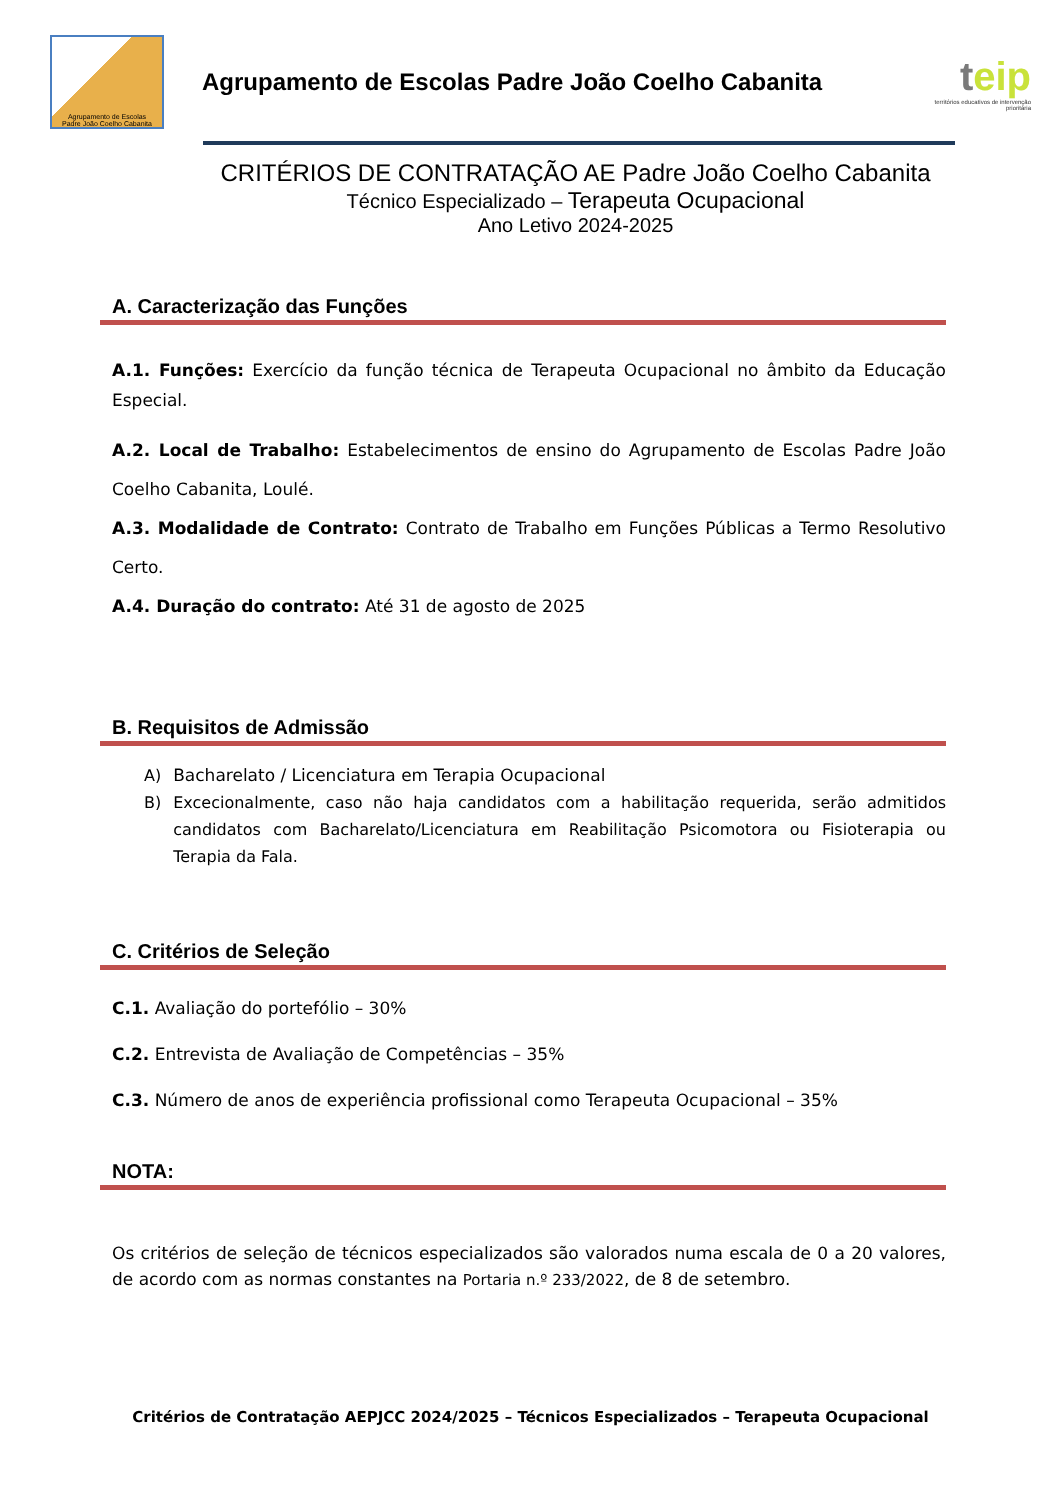Agrupamento de Escolas
Padre João Coelho Cabanita
Agrupamento de Escolas Padre João Coelho Cabanita
teip
territórios educativos de intervenção prioritária
CRITÉRIOS DE CONTRATAÇÃO AE Padre João Coelho Cabanita
Técnico Especializado – Terapeuta Ocupacional
Ano Letivo 2024-2025
A. Caracterização das Funções
A.1. Funções: Exercício da função técnica de Terapeuta Ocupacional no âmbito da Educação Especial.
A.2. Local de Trabalho: Estabelecimentos de ensino do Agrupamento de Escolas Padre João Coelho Cabanita, Loulé.
A.3. Modalidade de Contrato: Contrato de Trabalho em Funções Públicas a Termo Resolutivo Certo.
A.4. Duração do contrato: Até 31 de agosto de 2025
B. Requisitos de Admissão
A) Bacharelato / Licenciatura em Terapia Ocupacional
B) Excecionalmente, caso não haja candidatos com a habilitação requerida, serão admitidos candidatos com Bacharelato/Licenciatura em Reabilitação Psicomotora ou Fisioterapia ou Terapia da Fala.
C. Critérios de Seleção
C.1. Avaliação do portefólio – 30%
C.2. Entrevista de Avaliação de Competências – 35%
C.3. Número de anos de experiência profissional como Terapeuta Ocupacional – 35%
NOTA:
Os critérios de seleção de técnicos especializados são valorados numa escala de 0 a 20 valores, de acordo com as normas constantes na Portaria n.º 233/2022, de 8 de setembro.
Critérios de Contratação AEPJCC 2024/2025 – Técnicos Especializados – Terapeuta Ocupacional